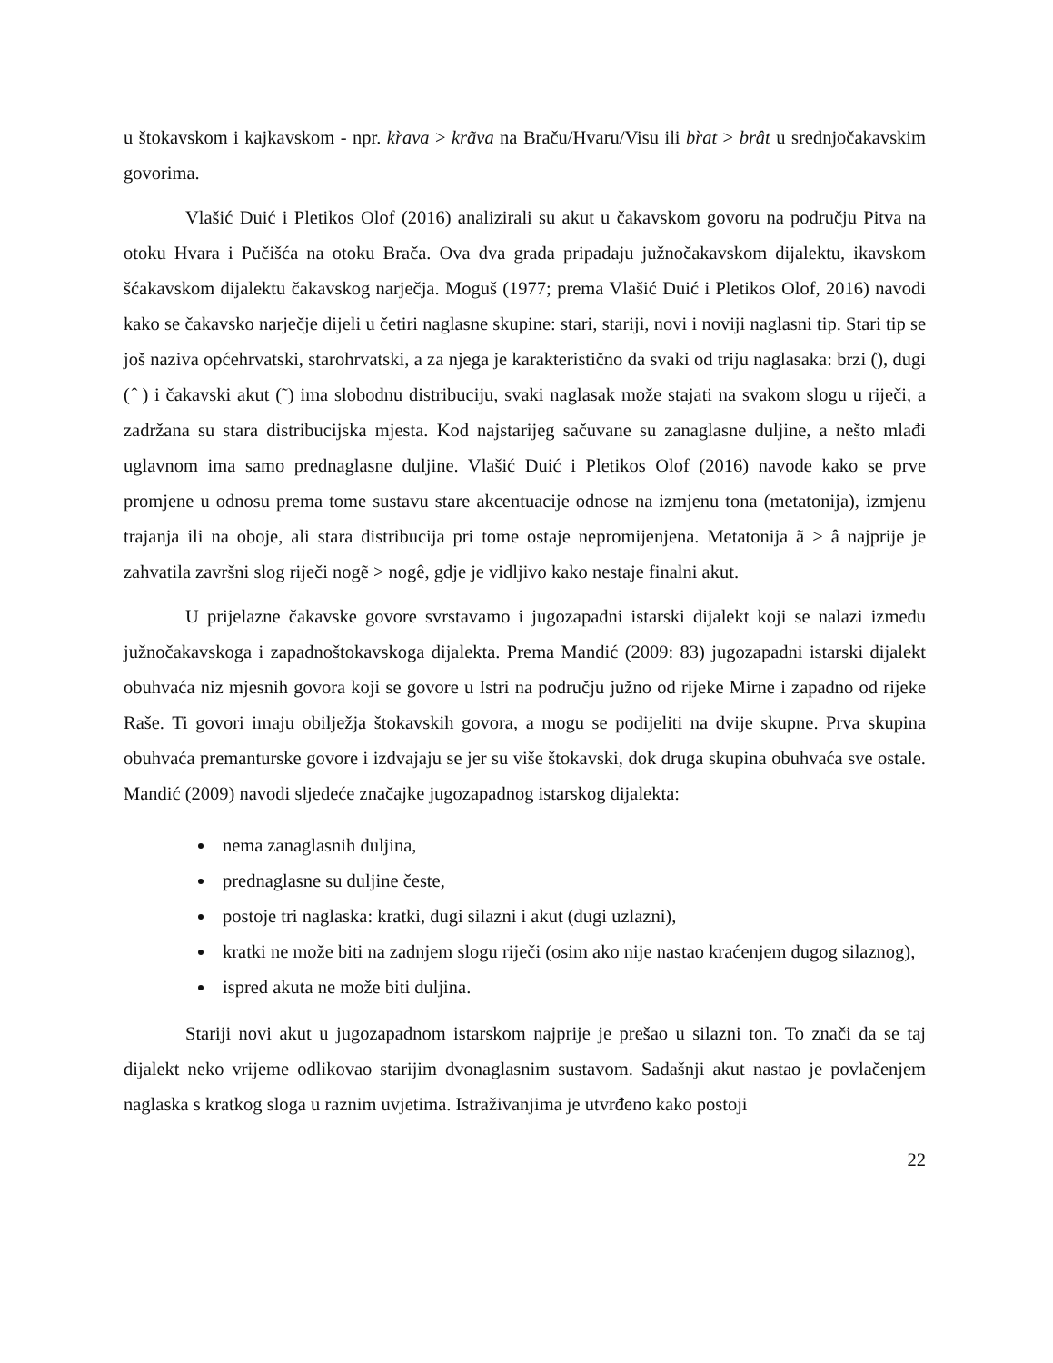u štokavskom i kajkavskom - npr. kr̀ava > krãva na Braču/Hvaru/Visu ili br̀at > brât u srednjočakavskim govorima.
Vlašić Duić i Pletikos Olof (2016) analizirali su akut u čakavskom govoru na području Pitva na otoku Hvara i Pučišća na otoku Brača. Ova dva grada pripadaju južnočakavskom dijalektu, ikavskom šćakavskom dijalektu čakavskog narječja. Moguš (1977; prema Vlašić Duić i Pletikos Olof, 2016) navodi kako se čakavsko narječje dijeli u četiri naglasne skupine: stari, stariji, novi i noviji naglasni tip. Stari tip se još naziva općehrvatski, starohrvatski, a za njega je karakteristično da svaki od triju naglasaka: brzi (̏), dugi ( ̂ ) i čakavski akut (˜) ima slobodnu distribuciju, svaki naglasak može stajati na svakom slogu u riječi, a zadržana su stara distribucijska mjesta. Kod najstarijeg sačuvane su zanaglasne duljine, a nešto mlađi uglavnom ima samo prednaglasne duljine. Vlašić Duić i Pletikos Olof (2016) navode kako se prve promjene u odnosu prema tome sustavu stare akcentuacije odnose na izmjenu tona (metatonija), izmjenu trajanja ili na oboje, ali stara distribucija pri tome ostaje nepromijenjena. Metatonija ã > â najprije je zahvatila završni slog riječi nogẽ > nogê, gdje je vidljivo kako nestaje finalni akut.
U prijelazne čakavske govore svrstavamo i jugozapadni istarski dijalekt koji se nalazi između južnočakavskoga i zapadnoštokavskoga dijalekta. Prema Mandić (2009: 83) jugozapadni istarski dijalekt obuhvaća niz mjesnih govora koji se govore u Istri na području južno od rijeke Mirne i zapadno od rijeke Raše. Ti govori imaju obilježja štokavskih govora, a mogu se podijeliti na dvije skupne. Prva skupina obuhvaća premanturske govore i izdvajaju se jer su više štokavski, dok druga skupina obuhvaća sve ostale. Mandić (2009) navodi sljedeće značajke jugozapadnog istarskog dijalekta:
nema zanaglasnih duljina,
prednaglasne su duljine česte,
postoje tri naglaska: kratki, dugi silazni i akut (dugi uzlazni),
kratki ne može biti na zadnjem slogu riječi (osim ako nije nastao kraćenjem dugog silaznog),
ispred akuta ne može biti duljina.
Stariji novi akut u jugozapadnom istarskom najprije je prešao u silazni ton. To znači da se taj dijalekt neko vrijeme odlikovao starijim dvonaglasnim sustavom. Sadašnji akut nastao je povlačenjem naglaska s kratkog sloga u raznim uvjetima. Istraživanjima je utvrđeno kako postoji
22